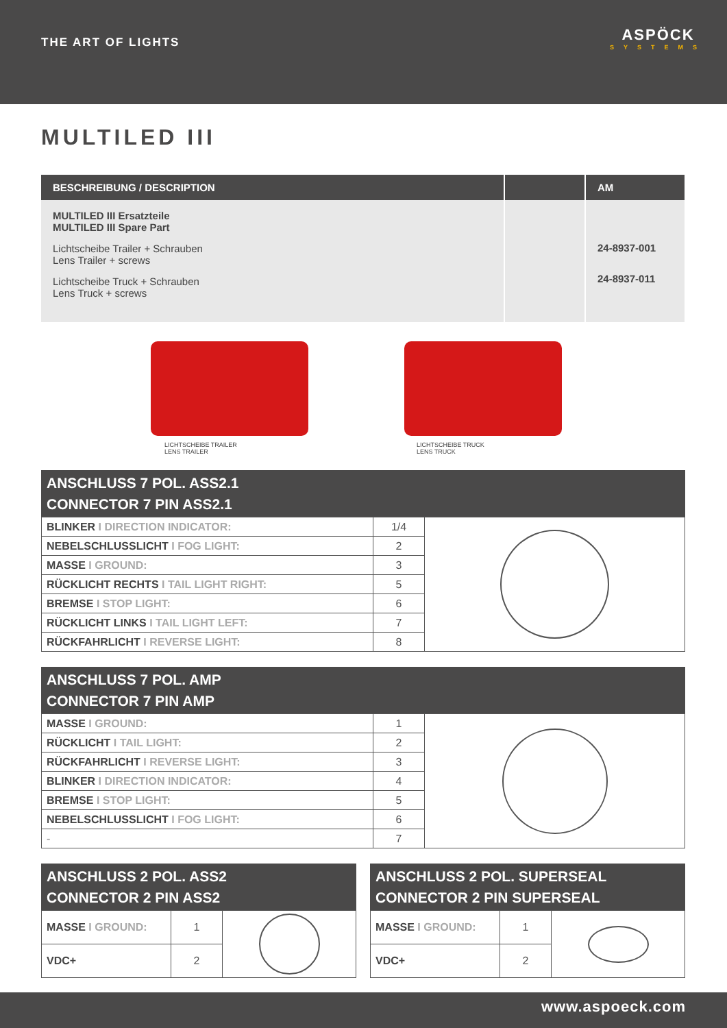THE ART OF LIGHTS
ASPÖCK
SYSTEMS
MULTILED III
| BESCHREIBUNG / DESCRIPTION | | AM |
| --- | --- | --- |
| MULTILED III Ersatzteile MULTILED III Spare Part Lichtscheibe Trailer + Schrauben Lens Trailer + screws Lichtscheibe Truck + Schrauben Lens Truck + screws | | 24-8937-001 24-8937-011 |
LICHTSCHEIBE TRAILER
LENS TRAILER
LICHTSCHEIBE TRUCK
LENS TRUCK
ANSCHLUSS 7 POL. ASS2.1
CONNECTOR 7 PIN ASS2.1
| BLINKER I DIRECTION INDICATOR: | 1/4 | |
| NEBELSCHLUSSLICHT I FOG LIGHT: | 2 | |
| MASSE I GROUND: | 3 | |
| RÜCKLICHT RECHTS I TAIL LIGHT RIGHT: | 5 | |
| BREMSE I STOP LIGHT: | 6 | |
| RÜCKLICHT LINKS I TAIL LIGHT LEFT: | 7 | |
| RÜCKFAHRLICHT I REVERSE LIGHT: | 8 | |
ANSCHLUSS 7 POL. AMP
CONNECTOR 7 PIN AMP
| MASSE I GROUND: | 1 | |
| RÜCKLICHT I TAIL LIGHT: | 2 | |
| RÜCKFAHRLICHT I REVERSE LIGHT: | 3 | |
| BLINKER I DIRECTION INDICATOR: | 4 | |
| BREMSE I STOP LIGHT: | 5 | |
| NEBELSCHLUSSLICHT I FOG LIGHT: | 6 | |
| - | 7 | |
ANSCHLUSS 2 POL. ASS2
CONNECTOR 2 PIN ASS2
| MASSE I GROUND: | 1 | |
| VDC+ | 2 | |
ANSCHLUSS 2 POL. SUPERSEAL
CONNECTOR 2 PIN SUPERSEAL
| MASSE I GROUND: | 1 | |
| VDC+ | 2 | |
www.aspoeck.com